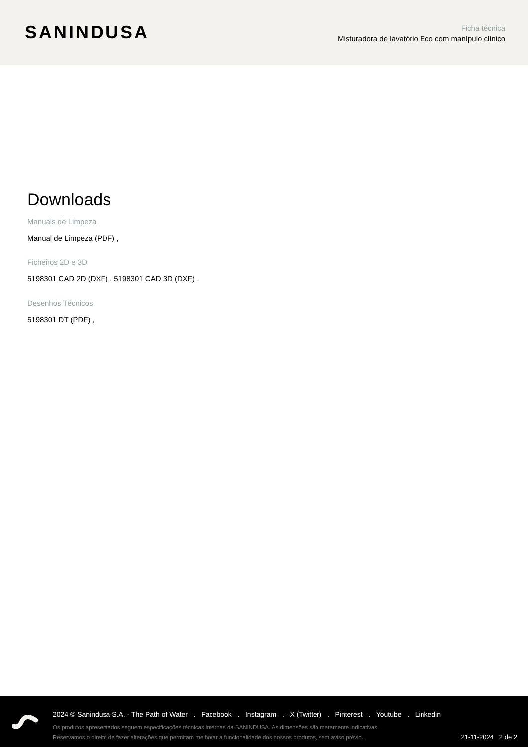SANINDUSA
Ficha técnica
Misturadora de lavatório Eco com manípulo clínico
Downloads
Manuais de Limpeza
Manual de Limpeza (PDF) ,
Ficheiros 2D e 3D
5198301 CAD 2D (DXF) , 5198301 CAD 3D (DXF) ,
Desenhos Técnicos
5198301 DT (PDF) ,
2024 © Sanindusa S.A. - The Path of Water . Facebook . Instagram . X (Twitter) . Pinterest . Youtube . Linkedin
Os produtos apresentados seguem especificações técnicas internas da SANINDUSA. As dimensões são meramente indicativas.
Reservamos o direito de fazer alterações que permitam melhorar a funcionalidade dos nossos produtos, sem aviso prévio.
21-11-2024 2 de 2